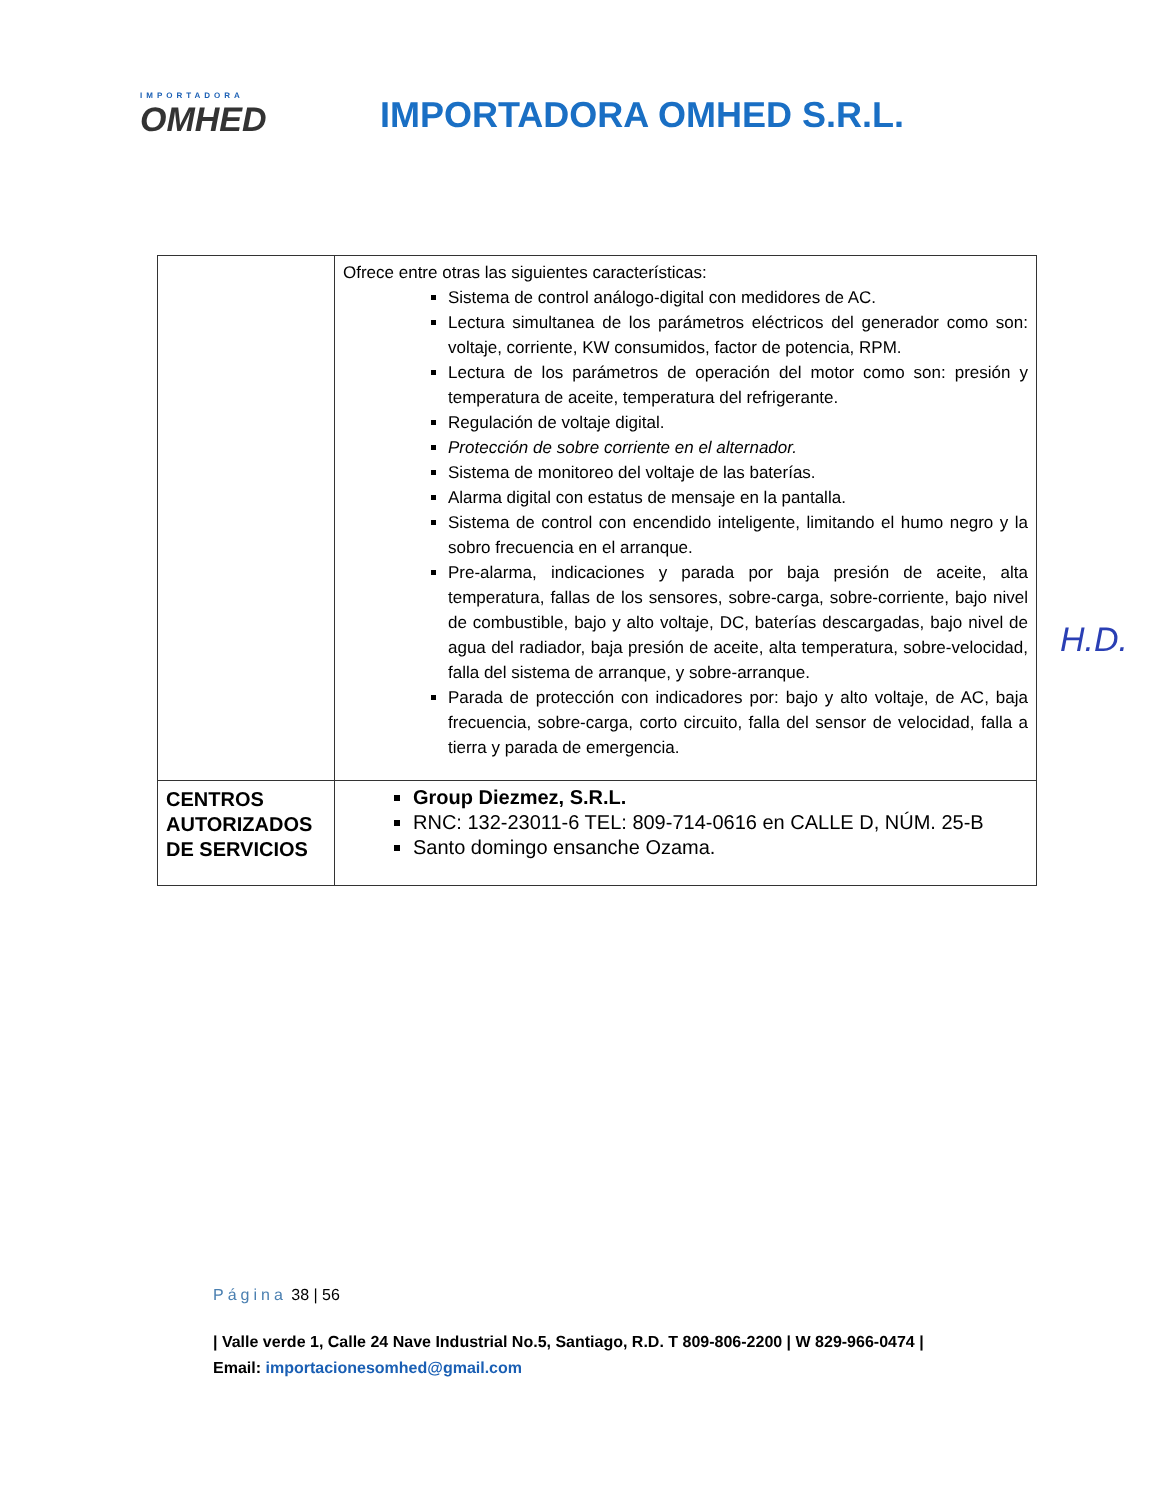IMPORTADORA
OMHED
IMPORTADORA OMHED S.R.L.
| | Ofrece entre otras las siguientes características: Sistema de control análogo-digital con medidores de AC. Lectura simultanea de los parámetros eléctricos del generador como son: voltaje, corriente, KW consumidos, factor de potencia, RPM. Lectura de los parámetros de operación del motor como son: presión y temperatura de aceite, temperatura del refrigerante. Regulación de voltaje digital. Protección de sobre corriente en el alternador. Sistema de monitoreo del voltaje de las baterías. Alarma digital con estatus de mensaje en la pantalla. Sistema de control con encendido inteligente, limitando el humo negro y la sobro frecuencia en el arranque. Pre-alarma, indicaciones y parada por baja presión de aceite, alta temperatura, fallas de los sensores, sobre-carga, sobre-corriente, bajo nivel de combustible, bajo y alto voltaje, DC, baterías descargadas, bajo nivel de agua del radiador, baja presión de aceite, alta temperatura, sobre-velocidad, falla del sistema de arranque, y sobre-arranque. Parada de protección con indicadores por: bajo y alto voltaje, de AC, baja frecuencia, sobre-carga, corto circuito, falla del sensor de velocidad, falla a tierra y parada de emergencia. |
| CENTROS AUTORIZADOS DE SERVICIOS | Group Diezmez, S.R.L. RNC: 132-23011-6 TEL: 809-714-0616 en CALLE D, NÚM. 25-B Santo domingo ensanche Ozama. |
H.D.
Página 38 | 56
| Valle verde 1, Calle 24 Nave Industrial No.5, Santiago, R.D. T 809-806-2200 | W 829-966-0474 | Email: importacionesomhed@gmail.com